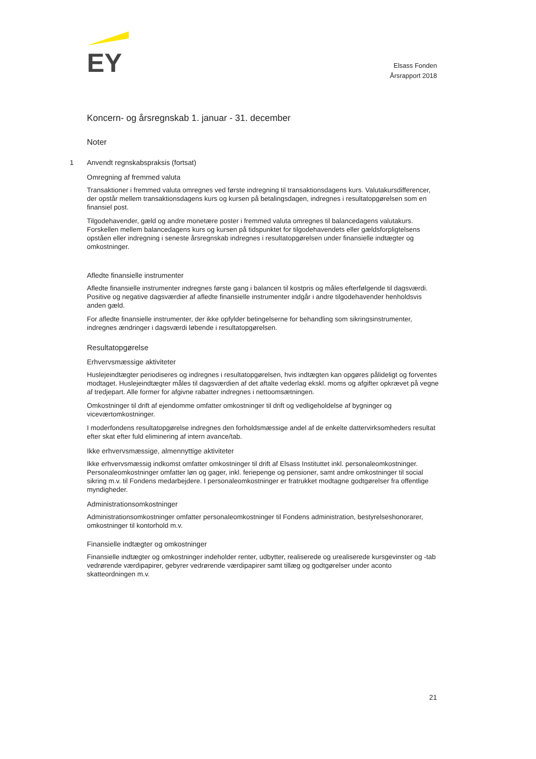EY
Elsass Fonden
Årsrapport 2018
Koncern- og årsregnskab 1. januar - 31. december
Noter
1 Anvendt regnskabspraksis (fortsat)
Omregning af fremmed valuta
Transaktioner i fremmed valuta omregnes ved første indregning til transaktionsdagens kurs. Valutakursdifferencer, der opstår mellem transaktionsdagens kurs og kursen på betalingsdagen, indregnes i resultatopgørelsen som en finansiel post.
Tilgodehavender, gæld og andre monetære poster i fremmed valuta omregnes til balancedagens valutakurs. Forskellen mellem balancedagens kurs og kursen på tidspunktet for tilgodehavendets eller gældsforpligtelsens opståen eller indregning i seneste årsregnskab indregnes i resultatopgørelsen under finansielle indtægter og omkostninger.
Afledte finansielle instrumenter
Afledte finansielle instrumenter indregnes første gang i balancen til kostpris og måles efterfølgende til dagsværdi. Positive og negative dagsværdier af afledte finansielle instrumenter indgår i andre tilgodehavender henholdsvis anden gæld.
For afledte finansielle instrumenter, der ikke opfylder betingelserne for behandling som sikringsinstrumenter, indregnes ændringer i dagsværdi løbende i resultatopgørelsen.
Resultatopgørelse
Erhvervsmæssige aktiviteter
Huslejeindtægter periodiseres og indregnes i resultatopgørelsen, hvis indtægten kan opgøres pålideligt og forventes modtaget. Huslejeindtægter måles til dagsværdien af det aftalte vederlag ekskl. moms og afgifter opkrævet på vegne af tredjepart. Alle former for afgivne rabatter indregnes i nettoomsætningen.
Omkostninger til drift af ejendomme omfatter omkostninger til drift og vedligeholdelse af bygninger og viceværtomkostninger.
I moderfondens resultatopgørelse indregnes den forholdsmæssige andel af de enkelte dattervirksomheders resultat efter skat efter fuld eliminering af intern avance/tab.
Ikke erhvervsmæssige, almennyttige aktiviteter
Ikke erhvervsmæssig indkomst omfatter omkostninger til drift af Elsass Instituttet inkl. personaleomkostninger. Personaleomkostninger omfatter løn og gager, inkl. feriepenge og pensioner, samt andre omkostninger til social sikring m.v. til Fondens medarbejdere. I personaleomkostninger er fratrukket modtagne godtgørelser fra offentlige myndigheder.
Administrationsomkostninger
Administrationsomkostninger omfatter personaleomkostninger til Fondens administration, bestyrelseshonorarer, omkostninger til kontorhold m.v.
Finansielle indtægter og omkostninger
Finansielle indtægter og omkostninger indeholder renter, udbytter, realiserede og urealiserede kursgevinster og -tab vedrørende værdipapirer, gebyrer vedrørende værdipapirer samt tillæg og godtgørelser under aconto skatteordningen m.v.
21